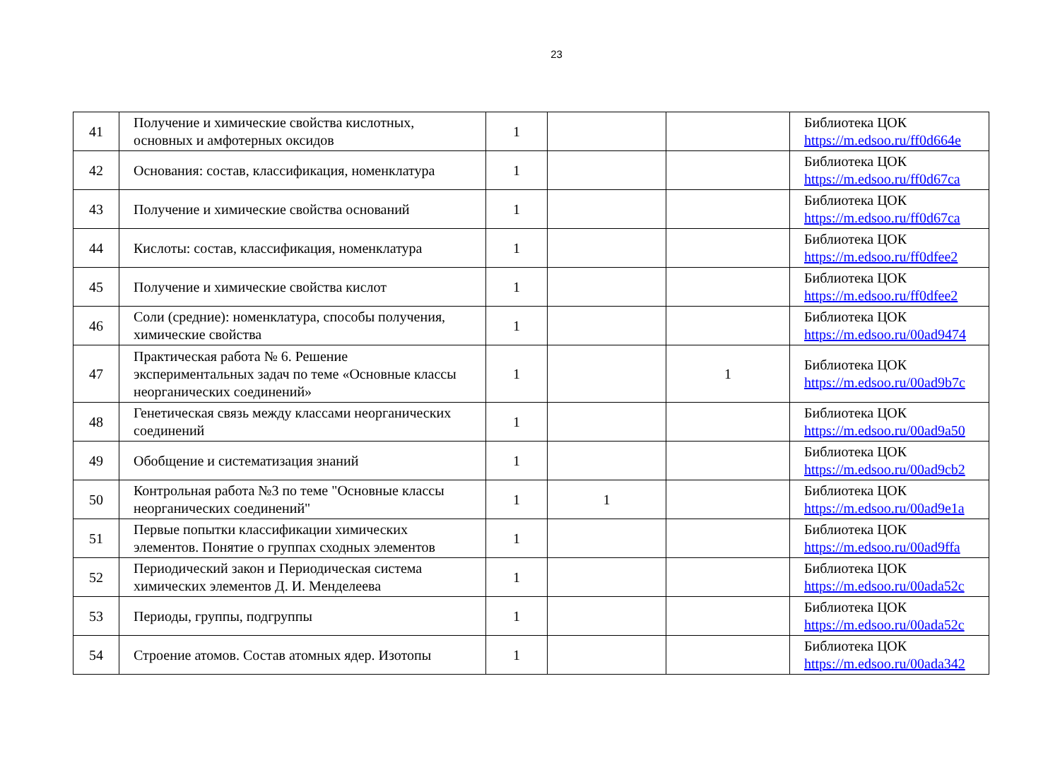23
| 41 | Получение и химические свойства кислотных, основных и амфотерных оксидов | 1 | | | Библиотека ЦОК https://m.edsoo.ru/ff0d664e |
| 42 | Основания: состав, классификация, номенклатура | 1 | | | Библиотека ЦОК https://m.edsoo.ru/ff0d67ca |
| 43 | Получение и химические свойства оснований | 1 | | | Библиотека ЦОК https://m.edsoo.ru/ff0d67ca |
| 44 | Кислоты: состав, классификация, номенклатура | 1 | | | Библиотека ЦОК https://m.edsoo.ru/ff0dfee2 |
| 45 | Получение и химические свойства кислот | 1 | | | Библиотека ЦОК https://m.edsoo.ru/ff0dfee2 |
| 46 | Соли (средние): номенклатура, способы получения, химические свойства | 1 | | | Библиотека ЦОК https://m.edsoo.ru/00ad9474 |
| 47 | Практическая работа № 6. Решение экспериментальных задач по теме «Основные классы неорганических соединений» | 1 | | 1 | Библиотека ЦОК https://m.edsoo.ru/00ad9b7c |
| 48 | Генетическая связь между классами неорганических соединений | 1 | | | Библиотека ЦОК https://m.edsoo.ru/00ad9a50 |
| 49 | Обобщение и систематизация знаний | 1 | | | Библиотека ЦОК https://m.edsoo.ru/00ad9cb2 |
| 50 | Контрольная работа №3 по теме "Основные классы неорганических соединений" | 1 | 1 | | Библиотека ЦОК https://m.edsoo.ru/00ad9e1a |
| 51 | Первые попытки классификации химических элементов. Понятие о группах сходных элементов | 1 | | | Библиотека ЦОК https://m.edsoo.ru/00ad9ffa |
| 52 | Периодический закон и Периодическая система химических элементов Д. И. Менделеева | 1 | | | Библиотека ЦОК https://m.edsoo.ru/00ada52c |
| 53 | Периоды, группы, подгруппы | 1 | | | Библиотека ЦОК https://m.edsoo.ru/00ada52c |
| 54 | Строение атомов. Состав атомных ядер. Изотопы | 1 | | | Библиотека ЦОК https://m.edsoo.ru/00ada342 |